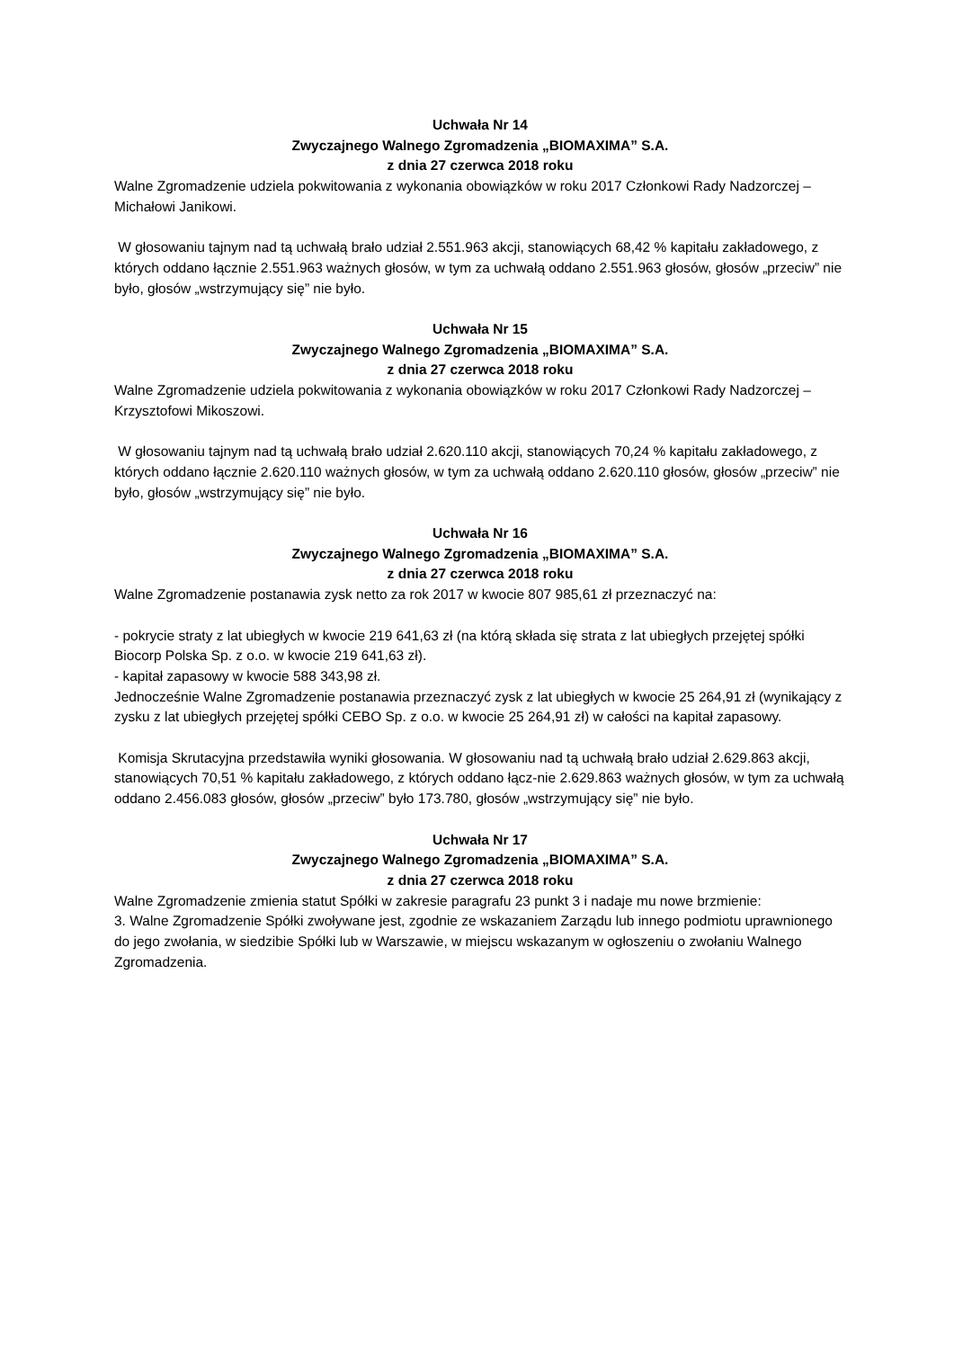Uchwała Nr 14
Zwyczajnego Walnego Zgromadzenia „BIOMAXIMA” S.A.
z dnia 27 czerwca 2018 roku
Walne Zgromadzenie udziela pokwitowania z wykonania obowiązków w roku 2017 Członkowi Rady Nadzorczej – Michałowi Janikowi.
W głosowaniu tajnym nad tą uchwałą brało udział 2.551.963 akcji, stanowiących 68,42 % kapitału zakładowego, z których oddano łącznie 2.551.963 ważnych głosów, w tym za uchwałą oddano 2.551.963 głosów, głosów „przeciw” nie było, głosów „wstrzymujący się” nie było.
Uchwała Nr 15
Zwyczajnego Walnego Zgromadzenia „BIOMAXIMA” S.A.
z dnia 27 czerwca 2018 roku
Walne Zgromadzenie udziela pokwitowania z wykonania obowiązków w roku 2017 Członkowi Rady Nadzorczej – Krzysztofowi Mikoszowi.
W głosowaniu tajnym nad tą uchwałą brało udział 2.620.110 akcji, stanowiących 70,24 % kapitału zakładowego, z których oddano łącznie 2.620.110 ważnych głosów, w tym za uchwałą oddano 2.620.110 głosów, głosów „przeciw” nie było, głosów „wstrzymujący się” nie było.
Uchwała Nr 16
Zwyczajnego Walnego Zgromadzenia „BIOMAXIMA” S.A.
z dnia 27 czerwca 2018 roku
Walne Zgromadzenie postanawia zysk netto za rok 2017 w kwocie 807 985,61 zł przeznaczyć na:
- pokrycie straty z lat ubiegłych w kwocie 219 641,63 zł (na którą składa się strata z lat ubiegłych przejętej spółki Biocorp Polska Sp. z o.o. w kwocie 219 641,63 zł).
- kapitał zapasowy w kwocie 588 343,98 zł.
Jednocześnie Walne Zgromadzenie postanawia przeznaczyć zysk z lat ubiegłych w kwocie 25 264,91 zł (wynikający z zysku z lat ubiegłych przejętej spółki CEBO Sp. z o.o. w kwocie 25 264,91 zł) w całości na kapitał zapasowy.
Komisja Skrutacyjna przedstawiła wyniki głosowania. W głosowaniu nad tą uchwałą brało udział 2.629.863 akcji, stanowiących 70,51 % kapitału zakładowego, z których oddano łącz-nie 2.629.863 ważnych głosów, w tym za uchwałą oddano 2.456.083 głosów, głosów „przeciw” było 173.780, głosów „wstrzymujący się” nie było.
Uchwała Nr 17
Zwyczajnego Walnego Zgromadzenia „BIOMAXIMA” S.A.
z dnia 27 czerwca 2018 roku
Walne Zgromadzenie zmienia statut Spółki w zakresie paragrafu 23 punkt 3 i nadaje mu nowe brzmienie:
3. Walne Zgromadzenie Spółki zwoływane jest, zgodnie ze wskazaniem Zarządu lub innego podmiotu uprawnionego do jego zwołania, w siedzibie Spółki lub w Warszawie, w miejscu wskazanym w ogłoszeniu o zwołaniu Walnego Zgromadzenia.